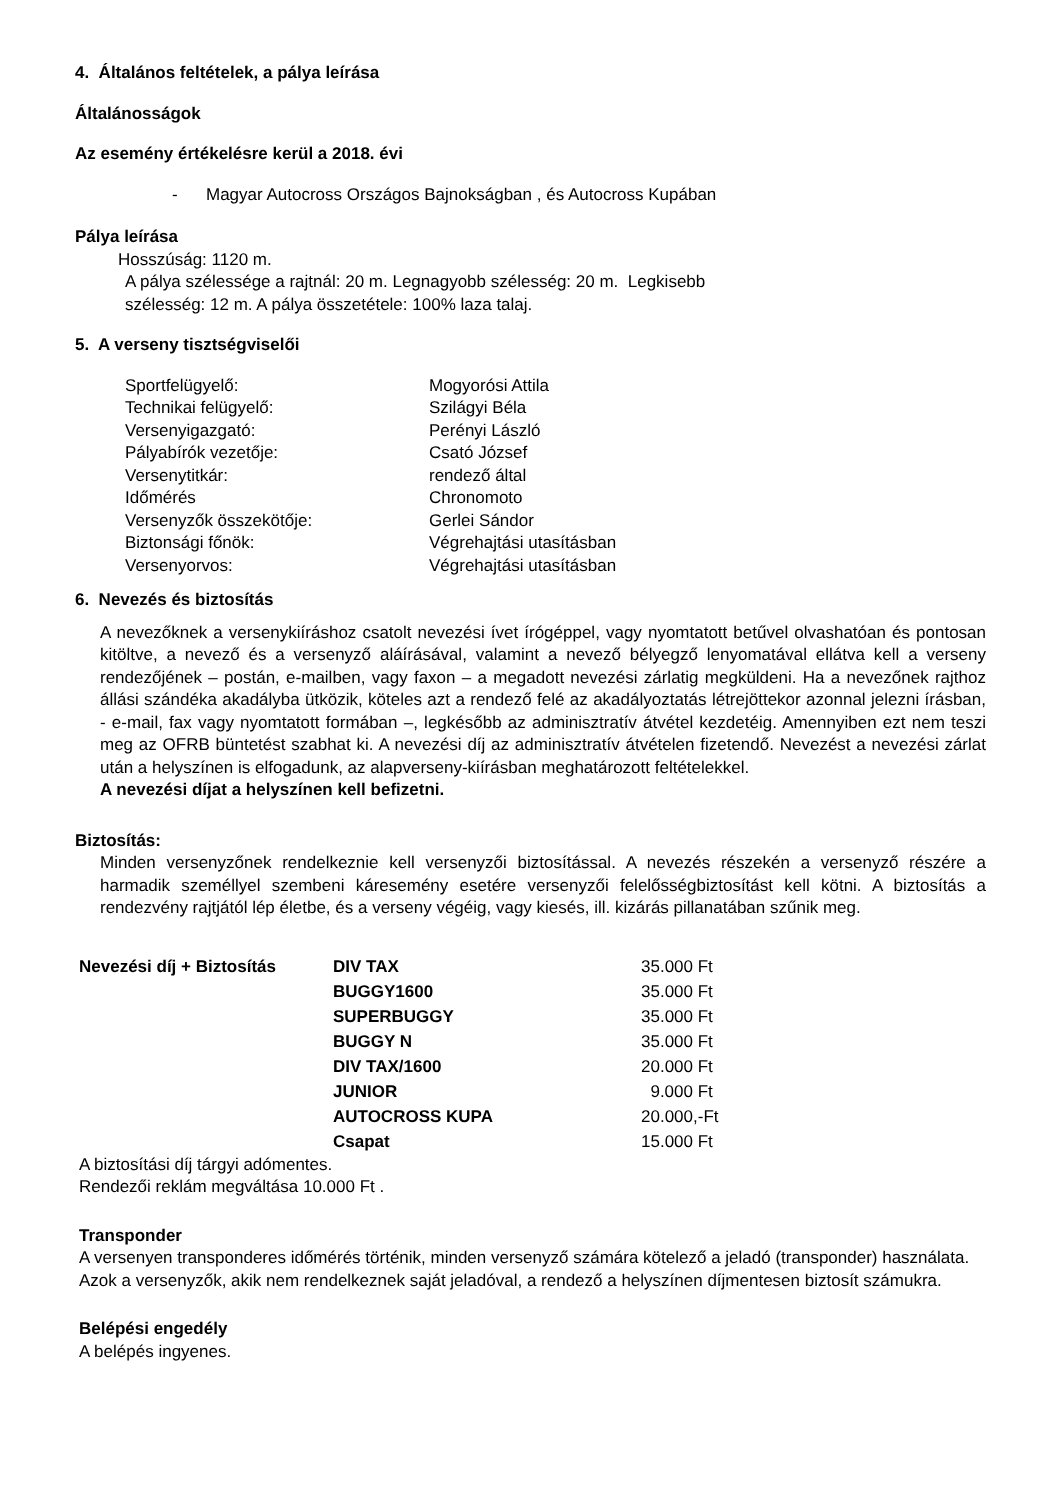4. Általános feltételek, a pálya leírása
Általánosságok
Az esemény értékelésre kerül a 2018. évi
- Magyar Autocross Országos Bajnokságban , és Autocross Kupában
Pálya leírása
Hosszúság: 1120 m.
A pálya szélessége a rajtnál: 20 m. Legnagyobb szélesség: 20 m. Legkisebb
szélesség: 12 m. A pálya összetétele: 100% laza talaj.
5. A verseny tisztségviselői
| Sportfelügyelő: | Mogyorósi Attila |
| Technikai felügyelő: | Szilágyi Béla |
| Versenyigazgató: | Perényi László |
| Pályabírók vezetője: | Csató József |
| Versenytitkár: | rendező által |
| Időmérés | Chronomoto |
| Versenyzők összekötője: | Gerlei Sándor |
| Biztonsági főnök: | Végrehajtási utasításban |
| Versenyorvos: | Végrehajtási utasításban |
6. Nevezés és biztosítás
A nevezőknek a versenykiíráshoz csatolt nevezési ívet írógéppel, vagy nyomtatott betűvel olvashatóan és pontosan kitöltve, a nevező és a versenyző aláírásával, valamint a nevező bélyegző lenyomatával ellátva kell a verseny rendezőjének – postán, e-mailben, vagy faxon – a megadott nevezési zárlatig megküldeni. Ha a nevezőnek rajthoz állási szándéka akadályba ütközik, köteles azt a rendező felé az akadályoztatás létrejöttekor azonnal jelezni írásban, - e-mail, fax vagy nyomtatott formában –, legkésőbb az adminisztratív átvétel kezdetéig. Amennyiben ezt nem teszi meg az OFRB büntetést szabhat ki. A nevezési díj az adminisztratív átvételen fizetendő. Nevezést a nevezési zárlat után a helyszínen is elfogadunk, az alapverseny-kiírásban meghatározott feltételekkel.
A nevezési díjat a helyszínen kell befizetni.
Biztosítás:
Minden versenyzőnek rendelkeznie kell versenyzői biztosítással. A nevezés részekén a versenyző részére a harmadik személlyel szembeni káresemény esetére versenyzői felelősségbiztosítást kell kötni. A biztosítás a rendezvény rajtjától lép életbe, és a verseny végéig, vagy kiesés, ill. kizárás pillanatában szűnik meg.
| Nevezési díj + Biztosítás | DIV TAX | 35.000 Ft |
| | BUGGY1600 | 35.000 Ft |
| | SUPERBUGGY | 35.000 Ft |
| | BUGGY N | 35.000 Ft |
| | DIV TAX/1600 | 20.000 Ft |
| | JUNIOR | 9.000 Ft |
| | AUTOCROSS KUPA | 20.000,-Ft |
| | Csapat | 15.000 Ft |
A biztosítási díj tárgyi adómentes.
Rendezői reklám megváltása 10.000 Ft .
Transponder
A versenyen transponderes időmérés történik, minden versenyző számára kötelező a jeladó (transponder) használata. Azok a versenyzők, akik nem rendelkeznek saját jeladóval, a rendező a helyszínen díjmentesen biztosít számukra.
Belépési engedély
A belépés ingyenes.